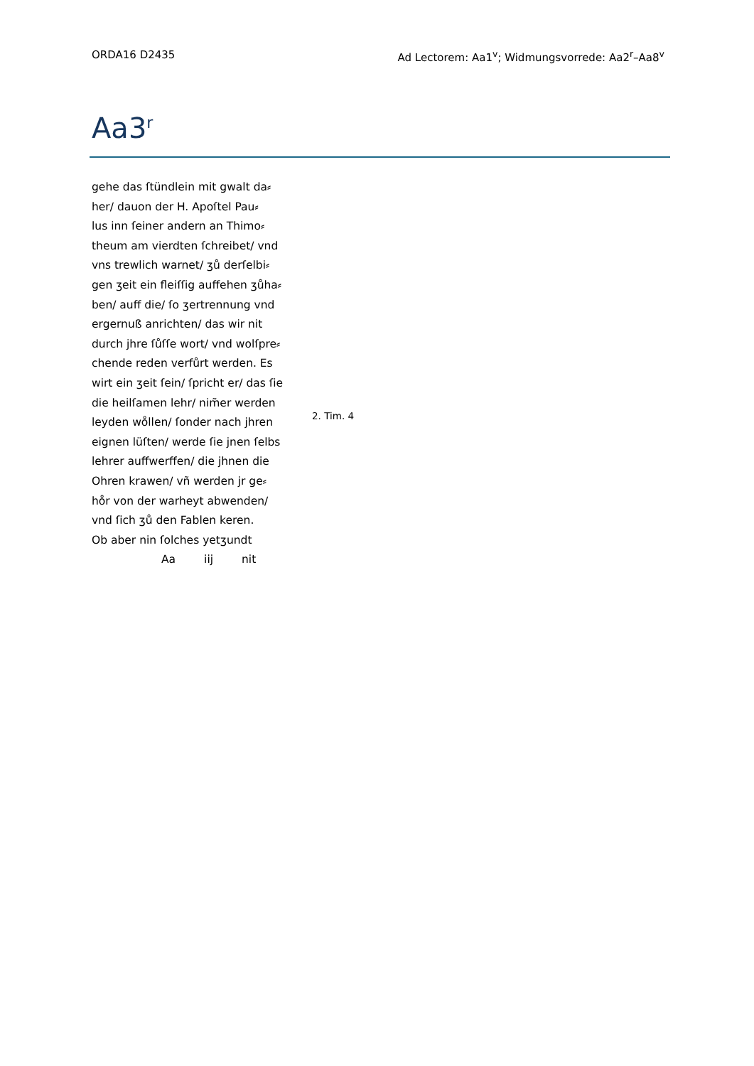ORDA16 D2435 Ad Lectorem: Aa1<sup>v</sup>; Widmungsvorrede: Aa2<sup>r</sup>–Aa8<sup>v</sup>
Aa3<sup>r</sup>
gehe das ſtündlein mit gwalt da⸗
her/ dauon der H. Apoſtel Pau⸗
lus inn ſeiner andern an Thimo⸗
theum am vierdten ſchreibet/ vnd
vns trewlich warnet/ ʒů derſelbi⸗
gen ʒeit ein fleiſſig auffehen ʒůha⸗
ben/ auff die/ ſo ʒertrennung vnd
ergernuß anrichten/ das wir nit
durch jhre ſůſſe wort/ vnd wolſpre⸗
chende reden verfůrt werden. Es
wirt ein ʒeit ſein/ ſpricht er/ das ſie
die heilſamen lehr/ nim̃er werden
leyden wo̊llen/ ſonder nach jhren
eignen lüſten/ werde ſie jnen ſelbs
lehrer auffwerffen/ die jhnen die
Ohren krawen/ vñ werden jr ge⸗
ho̊r von der warheyt abwenden/
vnd ſich ʒů den Fablen keren.
Ob aber nin ſolches yetʒundt
Aa iij nit
2. Tim. 4